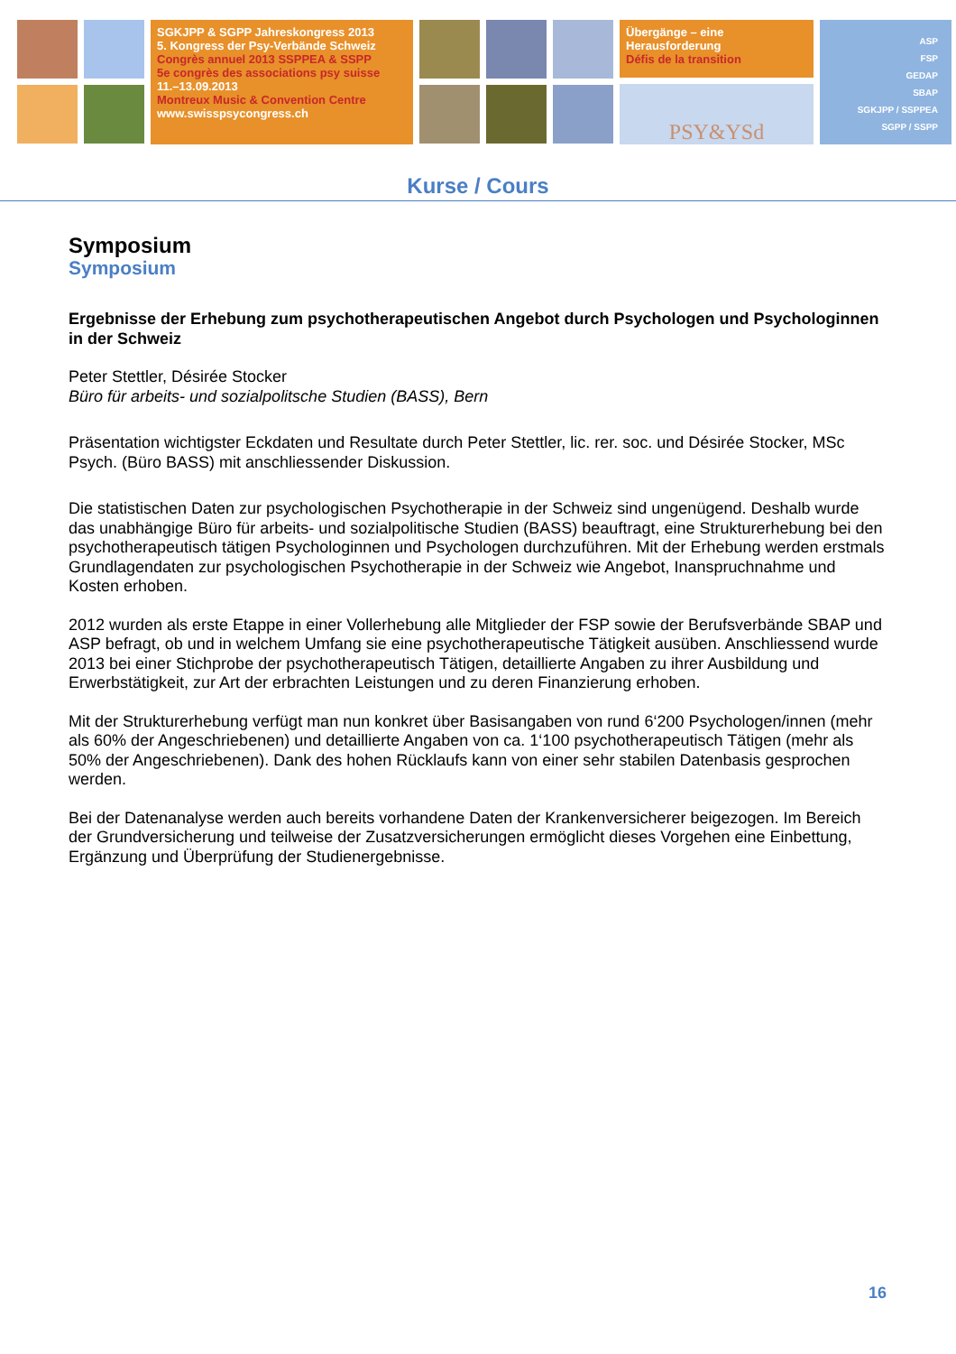SGKJPP & SGPP Jahreskongress 2013
5. Kongress der Psy-Verbände Schweiz
Congrès annuel 2013 SSPPEA & SSPP
5e congrès des associations psy suisse
11.–13.09.2013
Montreux Music & Convention Centre
www.swisspsycongress.ch
Übergänge – eine
Herausforderung
Défis de la transition
PSY&YSd
ASP
FSP
GEDAP
SBAP
SGKJPP / SSPPEA
SGPP / SSPP
Kurse / Cours
Symposium
Symposium
Ergebnisse der Erhebung zum psychotherapeutischen Angebot durch Psychologen und Psychologinnen in der Schweiz
Peter Stettler, Désirée Stocker
Büro für arbeits- und sozialpolitsche Studien (BASS), Bern
Präsentation wichtigster Eckdaten und Resultate durch Peter Stettler, lic. rer. soc. und Désirée Stocker, MSc Psych. (Büro BASS) mit anschliessender Diskussion.
Die statistischen Daten zur psychologischen Psychotherapie in der Schweiz sind ungenügend. Deshalb wurde das unabhängige Büro für arbeits- und sozialpolitische Studien (BASS) beauftragt, eine Strukturerhebung bei den psychotherapeutisch tätigen Psychologinnen und Psychologen durchzuführen. Mit der Erhebung werden erstmals Grundlagendaten zur psychologischen Psychotherapie in der Schweiz wie Angebot, Inanspruchnahme und Kosten erhoben.
2012 wurden als erste Etappe in einer Vollerhebung alle Mitglieder der FSP sowie der Berufsverbände SBAP und ASP befragt, ob und in welchem Umfang sie eine psychotherapeutische Tätigkeit ausüben. Anschliessend wurde 2013 bei einer Stichprobe der psychotherapeutisch Tätigen, detaillierte Angaben zu ihrer Ausbildung und Erwerbstätigkeit, zur Art der erbrachten Leistungen und zu deren Finanzierung erhoben.
Mit der Strukturerhebung verfügt man nun konkret über Basisangaben von rund 6‘200 Psychologen/innen (mehr als 60% der Angeschriebenen) und detaillierte Angaben von ca. 1‘100 psychotherapeutisch Tätigen (mehr als 50% der Angeschriebenen). Dank des hohen Rücklaufs kann von einer sehr stabilen Datenbasis gesprochen werden.
Bei der Datenanalyse werden auch bereits vorhandene Daten der Krankenversicherer beigezogen. Im Bereich der Grundversicherung und teilweise der Zusatzversicherungen ermöglicht dieses Vorgehen eine Einbettung, Ergänzung und Überprüfung der Studienergebnisse.
16